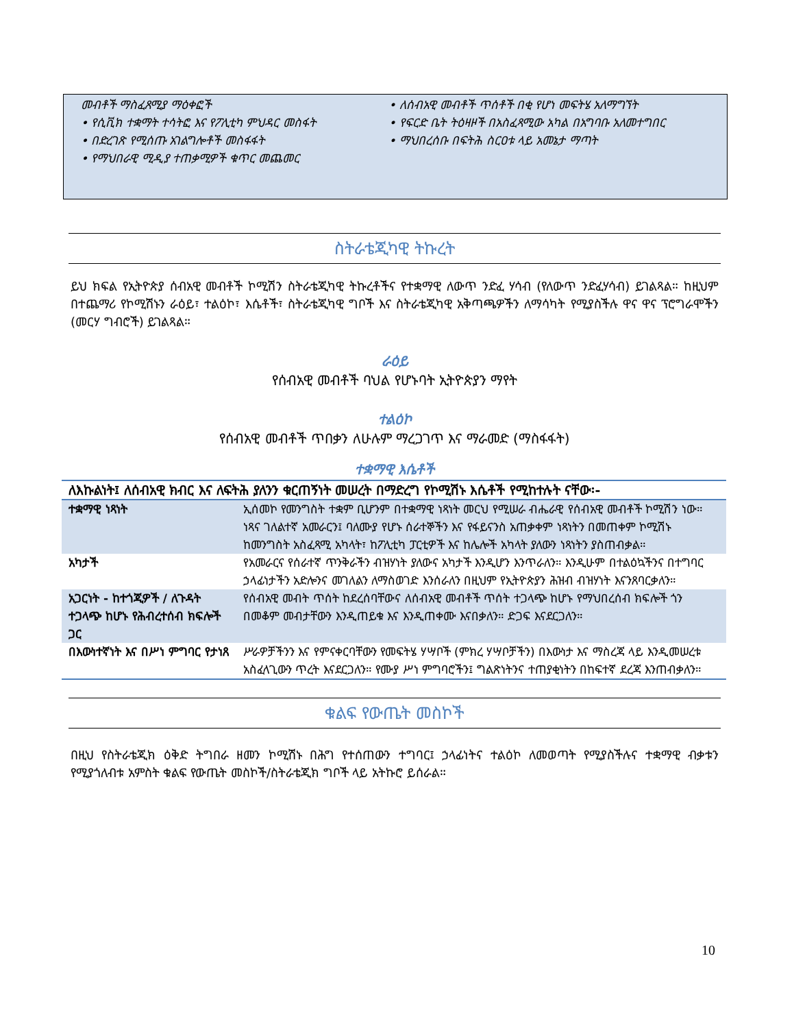መብቶች ማስፈጸሚያ ማዕቀፎች
• የሲቪክ ተቋማት ተሳትፎ እና የፖሊቲካ ምህዳር መስፋት
• በድረገጽ የሚሰጡ አገልግሎቶች መስፋፋት
• የማህበራዊ ሚዲያ ተጠቃሚዎች ቁጥር መጨመር
• ለሰብአዊ መብቶች ጥሰቶች በቂ የሆነ መፍትሄ አለማግኘት
• የፍርድ ቤት ትዕዛዞች በአስፈጻሚው አካል በአግባቡ አለመተግበር
• ማህበረሰቡ በፍትሕ ስርዐቱ ላይ አመኔታ ማጣት
ስትራቴጂካዊ ትኩረት
ይህ ክፍል የኢትዮጵያ ሰብአዊ መብቶች ኮሚሽን ስትራቴጂካዊ ትኩረቶችና የተቋማዊ ለውጥ ንድፈ ሃሳብ (የለውጥ ንድፈሃሳብ) ይገልጻል። ከዚህም በተጨማሪ የኮሚሽኑን ራዕይ፣ ተልዕኮ፣ እሴቶች፣ ስትራቴጂካዊ ግቦች እና ስትራቴጂካዊ አቅጣጫዎችን ለማሳካት የሚያስችሉ ዋና ዋና ፕሮግራሞችን (መርሃ ግብሮች) ይገልጻል።
ራዕይ
የሰብአዊ መብቶች ባህል የሆኑባት ኢትዮጵያን ማየት
ተልዕኮ
የሰብአዊ መብቶች ጥበቃን ለሁሉም ማረጋገጥ እና ማራመድ (ማስፋፋት)
ተቋማዊ እሴቶች
| ለእኩልነት፤ ለሰብአዊ ክብር እና ለፍትሕ ያለንን ቁርጠኝነት መሠረት በማድረግ የኮሚሽኑ እሴቶች የሚከተሉት ናቸው፡- | |
| --- | --- |
| ተቋማዊ ነጻነት | ኢሰመኮ የመንግስት ተቋም ቢሆንም በተቋማዊ ነጻነት መርህ የሚሠራ ብሔራዊ የሰብአዊ መብቶች ኮሚሽን ነው። ነጻና ገለልተኛ አመራርን፤ ባለሙያ የሆኑ ሰራተኞችን እና የፋይናንስ አጠቃቀም ነጻነትን በመጠቀም ኮሚሽኑ ከመንግስት አስፈጻሚ አካላት፣ ከፖሊቲካ ፓርቲዎች እና ከሌሎች አካላት ያለውን ነጻነትን ያስጠብቃል። |
| አካታች | የአመራርና የሰራተኛ ጥንቅራችን ብዝሃነት ያለውና አካታች እንዲሆን እንጥራለን። እንዲሁም በተልዕኳችንና በተግባር ኃላፊነታችን አድሎንና መገለልን ለማስወገድ እንሰራለን በዚህም የኢትዮጵያን ሕዝብ ብዝሃነት እናንጸባርቃለን። |
| አጋርነት - ከተጎጂዎች / ለጉዳት ተጋላጭ ከሆኑ የሕብረተሰብ ክፍሎች ጋር | የሰብአዊ መብት ጥሰት ከደረሰባቸውና ለሰብአዊ መብቶች ጥሰት ተጋላጭ ከሆኑ የማህበረሰብ ክፍሎች ጎን በመቆም መብታቸውን እንዲጠይቁ እና እንዲጠቀሙ እናበቃለን። ድጋፍ እናደርጋለን። |
| በእውነተኛነት እና በሥነ ምግባር የታነጸ | ሥራዎቻችንን እና የምናቀርባቸውን የመፍትሄ ሃሣቦች (ምክረ ሃሣቦቻችን) በእውነታ እና ማስረጃ ላይ እንዲመሠረቱ አስፈላጊውን ጥረት እናደርጋለን። የሙያ ሥነ ምግባሮችን፤ ግልጽነትንና ተጠያቂነትን በከፍተኛ ደረጃ እንጠብቃለን። |
ቁልፍ የውጤት መስኮች
በዚህ የስትራቴጂክ ዕቅድ ትግበራ ዘመን ኮሚሽኑ በሕግ የተሰጠውን ተግባር፤ ኃላፊነትና ተልዕኮ ለመወጣት የሚያስችሉና ተቋማዊ ብቃቱን የሚያጎለብቱ አምስት ቁልፍ የውጤት መስኮች/ስትራቴጂክ ግቦች ላይ አትኩሮ ይሰራል።
10